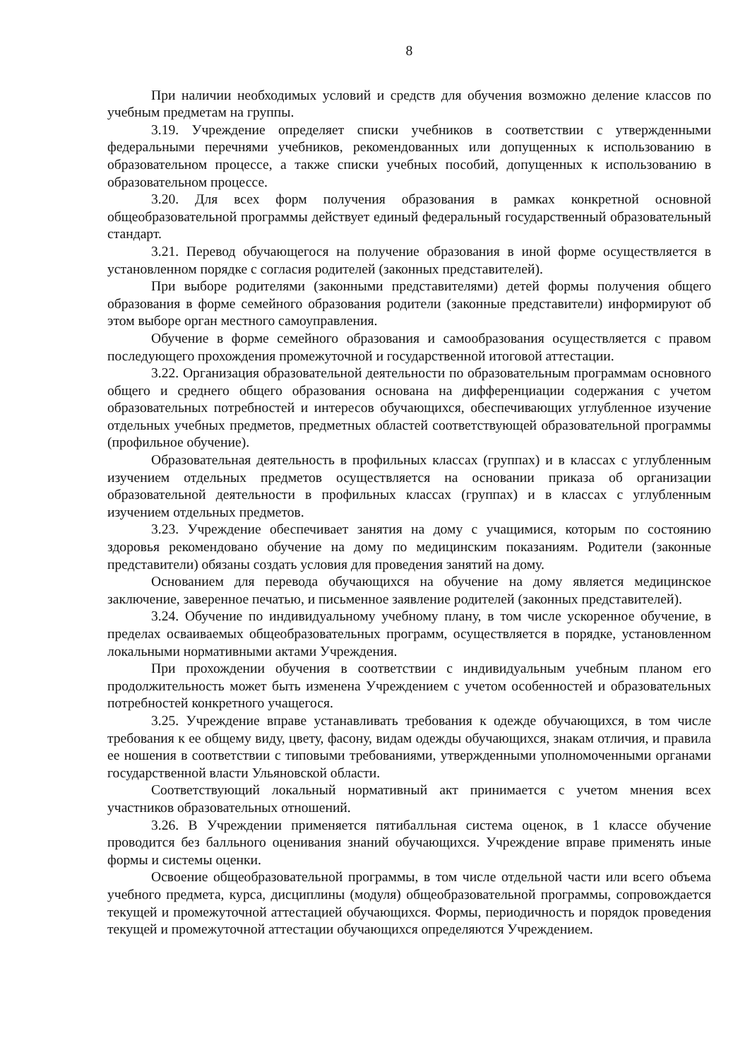8
При наличии необходимых условий и средств для обучения возможно деление классов по учебным предметам на группы.
3.19. Учреждение определяет списки учебников в соответствии с утвержденными федеральными перечнями учебников, рекомендованных или допущенных к использованию в образовательном процессе, а также списки учебных пособий, допущенных к использованию в образовательном процессе.
3.20. Для всех форм получения образования в рамках конкретной основной общеобразовательной программы действует единый федеральный государственный образовательный стандарт.
3.21. Перевод обучающегося на получение образования в иной форме осуществляется в установленном порядке с согласия родителей (законных представителей).
При выборе родителями (законными представителями) детей формы получения общего образования в форме семейного образования родители (законные представители) информируют об этом выборе орган местного самоуправления.
Обучение в форме семейного образования и самообразования осуществляется с правом последующего прохождения промежуточной и государственной итоговой аттестации.
3.22. Организация образовательной деятельности по образовательным программам основного общего и среднего общего образования основана на дифференциации содержания с учетом образовательных потребностей и интересов обучающихся, обеспечивающих углубленное изучение отдельных учебных предметов, предметных областей соответствующей образовательной программы (профильное обучение).
Образовательная деятельность в профильных классах (группах) и в классах с углубленным изучением отдельных предметов осуществляется на основании приказа об организации образовательной деятельности в профильных классах (группах) и в классах с углубленным изучением отдельных предметов.
3.23. Учреждение обеспечивает занятия на дому с учащимися, которым по состоянию здоровья рекомендовано обучение на дому по медицинским показаниям. Родители (законные представители) обязаны создать условия для проведения занятий на дому.
Основанием для перевода обучающихся на обучение на дому является медицинское заключение, заверенное печатью, и письменное заявление родителей (законных представителей).
3.24. Обучение по индивидуальному учебному плану, в том числе ускоренное обучение, в пределах осваиваемых общеобразовательных программ, осуществляется в порядке, установленном локальными нормативными актами Учреждения.
При прохождении обучения в соответствии с индивидуальным учебным планом его продолжительность может быть изменена Учреждением с учетом особенностей и образовательных потребностей конкретного учащегося.
3.25. Учреждение вправе устанавливать требования к одежде обучающихся, в том числе требования к ее общему виду, цвету, фасону, видам одежды обучающихся, знакам отличия, и правила ее ношения в соответствии с типовыми требованиями, утвержденными уполномоченными органами государственной власти Ульяновской области.
Соответствующий локальный нормативный акт принимается с учетом мнения всех участников образовательных отношений.
3.26. В Учреждении применяется пятибалльная система оценок, в 1 классе обучение проводится без балльного оценивания знаний обучающихся. Учреждение вправе применять иные формы и системы оценки.
Освоение общеобразовательной программы, в том числе отдельной части или всего объема учебного предмета, курса, дисциплины (модуля) общеобразовательной программы, сопровождается текущей и промежуточной аттестацией обучающихся. Формы, периодичность и порядок проведения текущей и промежуточной аттестации обучающихся определяются Учреждением.